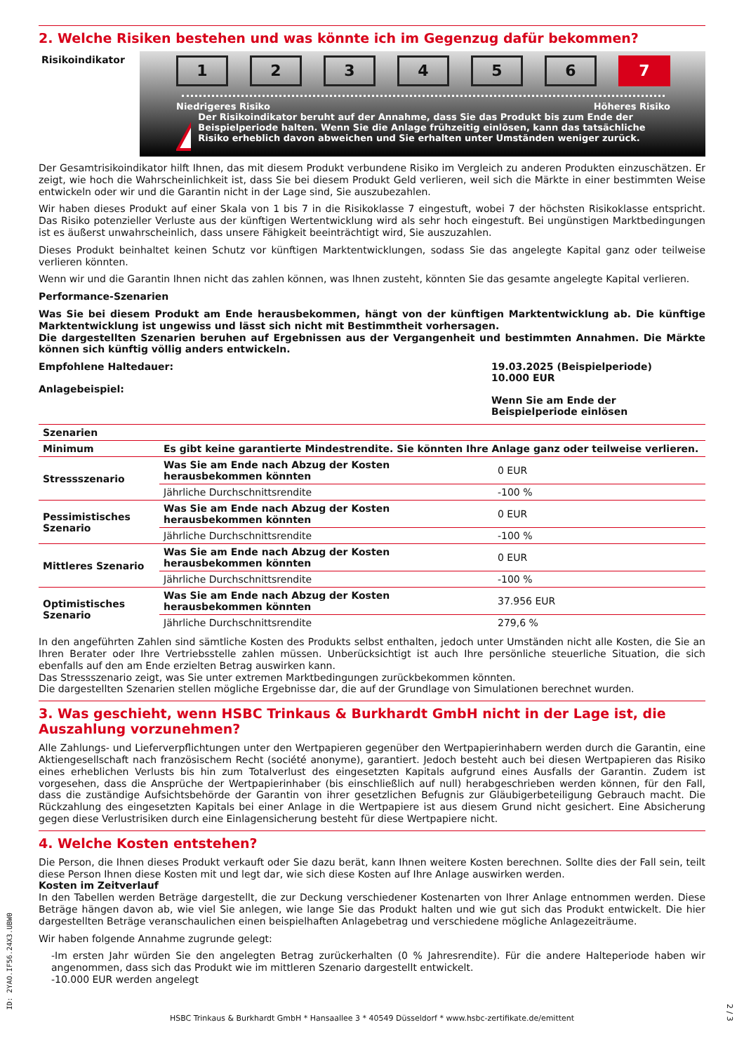2. Welche Risiken bestehen und was könnte ich im Gegenzug dafür bekommen?
Risikoindikator
1 2 3 4 5 6 7
Niedrigeres Risiko Höheres Risiko
!
Der Risikoindikator beruht auf der Annahme, dass Sie das Produkt bis zum Ende der Beispielperiode halten. Wenn Sie die Anlage frühzeitig einlösen, kann das tatsächliche Risiko erheblich davon abweichen und Sie erhalten unter Umständen weniger zurück.
Der Gesamtrisikoindikator hilft Ihnen, das mit diesem Produkt verbundene Risiko im Vergleich zu anderen Produkten einzuschätzen. Er zeigt, wie hoch die Wahrscheinlichkeit ist, dass Sie bei diesem Produkt Geld verlieren, weil sich die Märkte in einer bestimmten Weise entwickeln oder wir und die Garantin nicht in der Lage sind, Sie auszubezahlen.
Wir haben dieses Produkt auf einer Skala von 1 bis 7 in die Risikoklasse 7 eingestuft, wobei 7 der höchsten Risikoklasse entspricht. Das Risiko potenzieller Verluste aus der künftigen Wertentwicklung wird als sehr hoch eingestuft. Bei ungünstigen Marktbedingungen ist es äußerst unwahrscheinlich, dass unsere Fähigkeit beeinträchtigt wird, Sie auszuzahlen.
Dieses Produkt beinhaltet keinen Schutz vor künftigen Marktentwicklungen, sodass Sie das angelegte Kapital ganz oder teilweise verlieren könnten.
Wenn wir und die Garantin Ihnen nicht das zahlen können, was Ihnen zusteht, könnten Sie das gesamte angelegte Kapital verlieren.
Performance-Szenarien
Was Sie bei diesem Produkt am Ende herausbekommen, hängt von der künftigen Marktentwicklung ab. Die künftige Marktentwicklung ist ungewiss und lässt sich nicht mit Bestimmtheit vorhersagen.
Die dargestellten Szenarien beruhen auf Ergebnissen aus der Vergangenheit und bestimmten Annahmen. Die Märkte können sich künftig völlig anders entwickeln.
Empfohlene Haltedauer:
Anlagebeispiel:
19.03.2025 (Beispielperiode)
10.000 EUR
Wenn Sie am Ende der Beispielperiode einlösen
| Szenarien | | |
| --- | --- | --- |
| Minimum | Es gibt keine garantierte Mindestrendite. Sie könnten Ihre Anlage ganz oder teilweise verlieren. | |
| Stressszenario | Was Sie am Ende nach Abzug der Kosten herausbekommen könnten | 0 EUR |
| | Jährliche Durchschnittsrendite | -100 % |
| Pessimistisches Szenario | Was Sie am Ende nach Abzug der Kosten herausbekommen könnten | 0 EUR |
| | Jährliche Durchschnittsrendite | -100 % |
| Mittleres Szenario | Was Sie am Ende nach Abzug der Kosten herausbekommen könnten | 0 EUR |
| | Jährliche Durchschnittsrendite | -100 % |
| Optimistisches Szenario | Was Sie am Ende nach Abzug der Kosten herausbekommen könnten | 37.956 EUR |
| | Jährliche Durchschnittsrendite | 279,6 % |
In den angeführten Zahlen sind sämtliche Kosten des Produkts selbst enthalten, jedoch unter Umständen nicht alle Kosten, die Sie an Ihren Berater oder Ihre Vertriebsstelle zahlen müssen. Unberücksichtigt ist auch Ihre persönliche steuerliche Situation, die sich ebenfalls auf den am Ende erzielten Betrag auswirken kann.
Das Stressszenario zeigt, was Sie unter extremen Marktbedingungen zurückbekommen könnten.
Die dargestellten Szenarien stellen mögliche Ergebnisse dar, die auf der Grundlage von Simulationen berechnet wurden.
3. Was geschieht, wenn HSBC Trinkaus & Burkhardt GmbH nicht in der Lage ist, die Auszahlung vorzunehmen?
Alle Zahlungs- und Lieferverpflichtungen unter den Wertpapieren gegenüber den Wertpapierinhabern werden durch die Garantin, eine Aktiengesellschaft nach französischem Recht (société anonyme), garantiert. Jedoch besteht auch bei diesen Wertpapieren das Risiko eines erheblichen Verlusts bis hin zum Totalverlust des eingesetzten Kapitals aufgrund eines Ausfalls der Garantin. Zudem ist vorgesehen, dass die Ansprüche der Wertpapierinhaber (bis einschließlich auf null) herabgeschrieben werden können, für den Fall, dass die zuständige Aufsichtsbehörde der Garantin von ihrer gesetzlichen Befugnis zur Gläubigerbeteiligung Gebrauch macht. Die Rückzahlung des eingesetzten Kapitals bei einer Anlage in die Wertpapiere ist aus diesem Grund nicht gesichert. Eine Absicherung gegen diese Verlustrisiken durch eine Einlagensicherung besteht für diese Wertpapiere nicht.
4. Welche Kosten entstehen?
Die Person, die Ihnen dieses Produkt verkauft oder Sie dazu berät, kann Ihnen weitere Kosten berechnen. Sollte dies der Fall sein, teilt diese Person Ihnen diese Kosten mit und legt dar, wie sich diese Kosten auf Ihre Anlage auswirken werden.
Kosten im Zeitverlauf
In den Tabellen werden Beträge dargestellt, die zur Deckung verschiedener Kostenarten von Ihrer Anlage entnommen werden. Diese Beträge hängen davon ab, wie viel Sie anlegen, wie lange Sie das Produkt halten und wie gut sich das Produkt entwickelt. Die hier dargestellten Beträge veranschaulichen einen beispielhaften Anlagebetrag und verschiedene mögliche Anlagezeiträume.
Wir haben folgende Annahme zugrunde gelegt:
-Im ersten Jahr würden Sie den angelegten Betrag zurückerhalten (0 % Jahresrendite). Für die andere Halteperiode haben wir angenommen, dass sich das Produkt wie im mittleren Szenario dargestellt entwickelt.
-10.000 EUR werden angelegt
HSBC Trinkaus & Burkhardt GmbH * Hansaallee 3 * 40549 Düsseldorf * www.hsbc-zertifikate.de/emittent
ID: 2YAO.IF56.24X3.UBW0
2 / 3